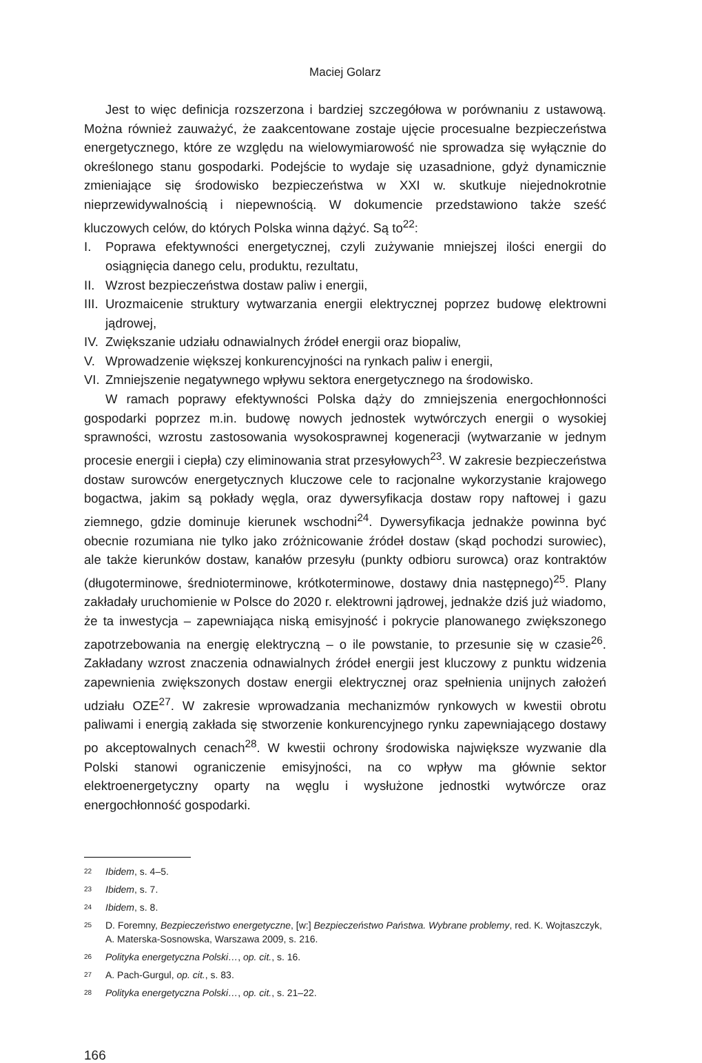Maciej Golarz
Jest to więc definicja rozszerzona i bardziej szczegółowa w porównaniu z ustawową. Można również zauważyć, że zaakcentowane zostaje ujęcie procesualne bezpieczeństwa energetycznego, które ze względu na wielowymiarowość nie sprowadza się wyłącznie do określonego stanu gospodarki. Podejście to wydaje się uzasadnione, gdyż dynamicznie zmieniające się środowisko bezpieczeństwa w XXI w. skutkuje niejednokrotnie nieprzewidywalnością i niepewnością. W dokumencie przedstawiono także sześć kluczowych celów, do których Polska winna dążyć. Są to<sup>22</sup>:
I. Poprawa efektywności energetycznej, czyli zużywanie mniejszej ilości energii do osiągnięcia danego celu, produktu, rezultatu,
II. Wzrost bezpieczeństwa dostaw paliw i energii,
III. Urozmaicenie struktury wytwarzania energii elektrycznej poprzez budowę elektrowni jądrowej,
IV. Zwiększanie udziału odnawialnych źródeł energii oraz biopaliw,
V. Wprowadzenie większej konkurencyjności na rynkach paliw i energii,
VI. Zmniejszenie negatywnego wpływu sektora energetycznego na środowisko.
W ramach poprawy efektywności Polska dąży do zmniejszenia energochłonności gospodarki poprzez m.in. budowę nowych jednostek wytwórczych energii o wysokiej sprawności, wzrostu zastosowania wysokosprawnej kogeneracji (wytwarzanie w jednym procesie energii i ciepła) czy eliminowania strat przesyłowych<sup>23</sup>. W zakresie bezpieczeństwa dostaw surowców energetycznych kluczowe cele to racjonalne wykorzystanie krajowego bogactwa, jakim są pokłady węgla, oraz dywersyfikacja dostaw ropy naftowej i gazu ziemnego, gdzie dominuje kierunek wschodni<sup>24</sup>. Dywersyfikacja jednakże powinna być obecnie rozumiana nie tylko jako zróżnicowanie źródeł dostaw (skąd pochodzi surowiec), ale także kierunków dostaw, kanałów przesyłu (punkty odbioru surowca) oraz kontraktów (długoterminowe, średnioterminowe, krótkoterminowe, dostawy dnia następnego)<sup>25</sup>. Plany zakładały uruchomienie w Polsce do 2020 r. elektrowni jądrowej, jednakże dziś już wiadomo, że ta inwestycja – zapewniająca niską emisyjność i pokrycie planowanego zwiększonego zapotrzebowania na energię elektryczną – o ile powstanie, to przesunie się w czasie<sup>26</sup>. Zakładany wzrost znaczenia odnawialnych źródeł energii jest kluczowy z punktu widzenia zapewnienia zwiększonych dostaw energii elektrycznej oraz spełnienia unijnych założeń udziału OZE<sup>27</sup>. W zakresie wprowadzania mechanizmów rynkowych w kwestii obrotu paliwami i energią zakłada się stworzenie konkurencyjnego rynku zapewniającego dostawy po akceptowalnych cenach<sup>28</sup>. W kwestii ochrony środowiska największe wyzwanie dla Polski stanowi ograniczenie emisyjności, na co wpływ ma głównie sektor elektroenergetyczny oparty na węglu i wysłużone jednostki wytwórcze oraz energochłonność gospodarki.
22 Ibidem, s. 4–5.
23 Ibidem, s. 7.
24 Ibidem, s. 8.
25 D. Foremny, Bezpieczeństwo energetyczne, [w:] Bezpieczeństwo Państwa. Wybrane problemy, red. K. Wojtaszczyk, A. Materska-Sosnowska, Warszawa 2009, s. 216.
26 Polityka energetyczna Polski…, op. cit., s. 16.
27 A. Pach-Gurgul, op. cit., s. 83.
28 Polityka energetyczna Polski…, op. cit., s. 21–22.
166